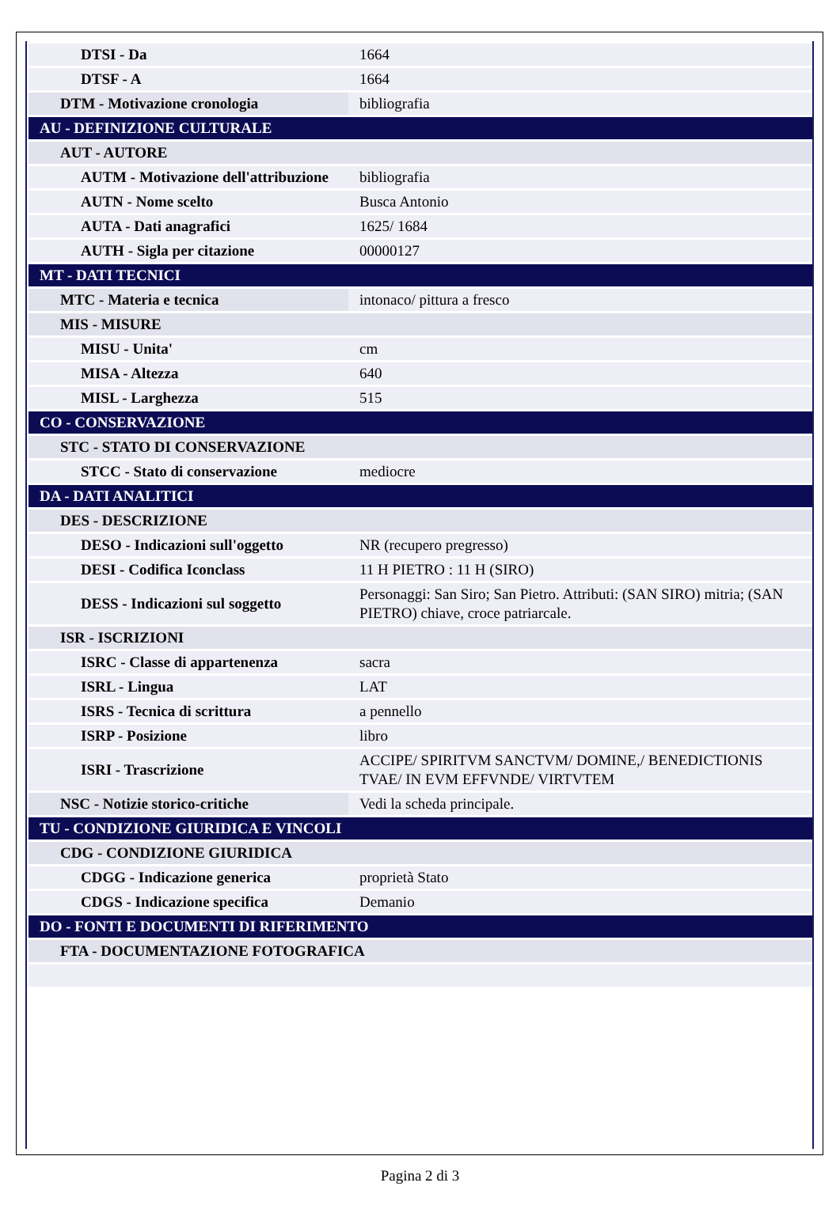| DTSI - Da | 1664 |
| DTSF - A | 1664 |
| DTM - Motivazione cronologia | bibliografia |
| AU - DEFINIZIONE CULTURALE | |
| AUT - AUTORE | |
| AUTM - Motivazione dell'attribuzione | bibliografia |
| AUTN - Nome scelto | Busca Antonio |
| AUTA - Dati anagrafici | 1625/ 1684 |
| AUTH - Sigla per citazione | 00000127 |
| MT - DATI TECNICI | |
| MTC - Materia e tecnica | intonaco/ pittura a fresco |
| MIS - MISURE | |
| MISU - Unita' | cm |
| MISA - Altezza | 640 |
| MISL - Larghezza | 515 |
| CO - CONSERVAZIONE | |
| STC - STATO DI CONSERVAZIONE | |
| STCC - Stato di conservazione | mediocre |
| DA - DATI ANALITICI | |
| DES - DESCRIZIONE | |
| DESO - Indicazioni sull'oggetto | NR (recupero pregresso) |
| DESI - Codifica Iconclass | 11 H PIETRO : 11 H (SIRO) |
| DESS - Indicazioni sul soggetto | Personaggi: San Siro; San Pietro. Attributi: (SAN SIRO) mitria; (SAN PIETRO) chiave, croce patriarcale. |
| ISR - ISCRIZIONI | |
| ISRC - Classe di appartenenza | sacra |
| ISRL - Lingua | LAT |
| ISRS - Tecnica di scrittura | a pennello |
| ISRP - Posizione | libro |
| ISRI - Trascrizione | ACCIPE/ SPIRITVM SANCTVM/ DOMINE,/ BENEDICTIONIS TVAE/ IN EVM EFFVNDE/ VIRTVTEM |
| NSC - Notizie storico-critiche | Vedi la scheda principale. |
| TU - CONDIZIONE GIURIDICA E VINCOLI | |
| CDG - CONDIZIONE GIURIDICA | |
| CDGG - Indicazione generica | proprietà Stato |
| CDGS - Indicazione specifica | Demanio |
| DO - FONTI E DOCUMENTI DI RIFERIMENTO | |
| FTA - DOCUMENTAZIONE FOTOGRAFICA | |
Pagina 2 di 3